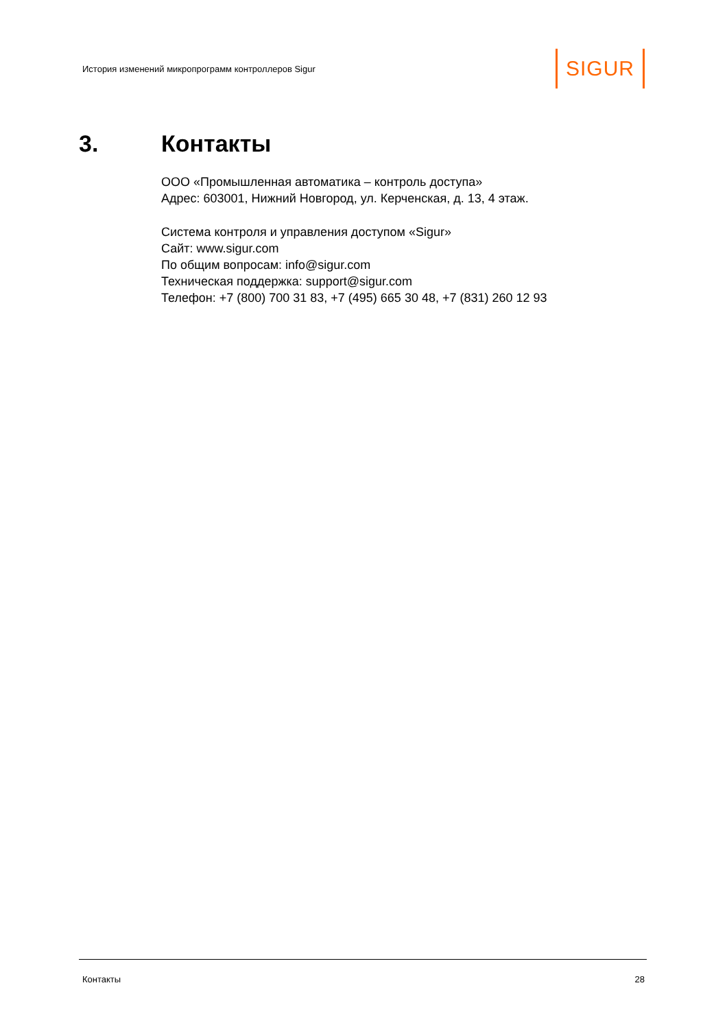История изменений микропрограмм контроллеров Sigur SIGUR
3. Контакты
ООО «Промышленная автоматика – контроль доступа»
Адрес: 603001, Нижний Новгород, ул. Керченская, д. 13, 4 этаж.
Система контроля и управления доступом «Sigur»
Сайт: www.sigur.com
По общим вопросам: info@sigur.com
Техническая поддержка: support@sigur.com
Телефон: +7 (800) 700 31 83, +7 (495) 665 30 48, +7 (831) 260 12 93
Контакты 28